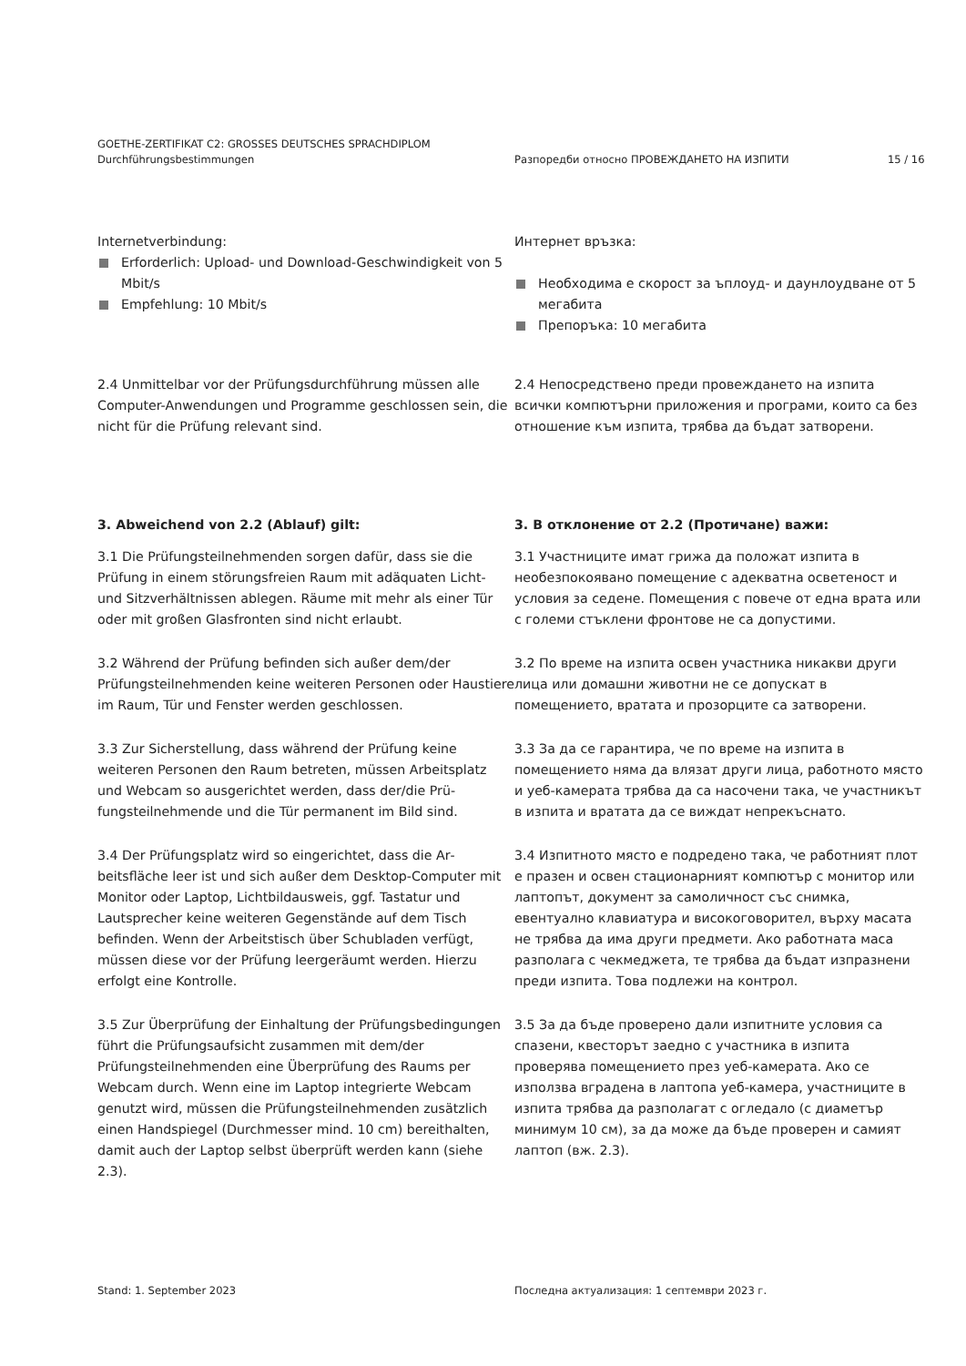GOETHE-ZERTIFIKAT C2: GROSSES DEUTSCHES SPRACHDIPLOM
Durchführungsbestimmungen
Разпоредби относно ПРОВЕЖДАНЕТО НА ИЗПИТИ 15 / 16
Internetverbindung:
Erforderlich: Upload- und Download-Geschwindigkeit von 5 Mbit/s
Empfehlung: 10 Mbit/s
Интернет връзка:
Необходима е скорост за ъплоуд- и даунлоудване от 5 мегабита
Препоръка: 10 мегабита
2.4 Unmittelbar vor der Prüfungsdurchführung müssen alle Computer-Anwendungen und Programme geschlossen sein, die nicht für die Prüfung relevant sind.
2.4 Непосредствено преди провеждането на изпита всички компютърни приложения и програми, които са без отношение към изпита, трябва да бъдат затворени.
3. Abweichend von 2.2 (Ablauf) gilt: 3. В отклонение от 2.2 (Протичане) важи:
3.1 Die Prüfungsteilnehmenden sorgen dafür, dass sie die Prüfung in einem störungsfreien Raum mit adäquaten Licht- und Sitzverhältnissen ablegen. Räume mit mehr als einer Tür oder mit großen Glasfronten sind nicht erlaubt.
3.1 Участниците имат грижа да положат изпита в необезпокоявано помещение с адекватна осветеност и условия за седене. Помещения с повече от една врата или с големи стъклени фронтове не са допустими.
3.2 Während der Prüfung befinden sich außer dem/der Prüfungsteilnehmenden keine weiteren Personen oder Haustiere im Raum, Tür und Fenster werden geschlossen.
3.2 По време на изпита освен участника никакви други лица или домашни животни не се допускат в помещението, вратата и прозорците са затворени.
3.3 Zur Sicherstellung, dass während der Prüfung keine weiteren Personen den Raum betreten, müssen Arbeitsplatz und Webcam so ausgerichtet werden, dass der/die Prü­fungsteilnehmende und die Tür permanent im Bild sind.
3.3 За да се гарантира, че по време на изпита в помещението няма да влязат други лица, работното място и уеб-камерата трябва да са насочени така, че участникът в изпита и вратата да се виждат непрекъснато.
3.4 Der Prüfungsplatz wird so eingerichtet, dass die Ar­beitsfläche leer ist und sich außer dem Desktop-Computer mit Monitor oder Laptop, Lichtbildausweis, ggf. Tastatur und Lautsprecher keine weiteren Gegenstände auf dem Tisch befinden. Wenn der Arbeitstisch über Schubladen verfügt, müssen diese vor der Prüfung leergeräumt werden. Hierzu erfolgt eine Kontrolle.
3.4 Изпитното място е подредено така, че работният плот е празен и освен стационарният компютър с монитор или лаптопът, документ за самоличност със снимка, евентуално клавиатура и високоговорител, върху масата не трябва да има други предмети. Ако работната маса разполага с чекмеджета, те трябва да бъдат изпразнени преди изпита. Това подлежи на контрол.
3.5 Zur Überprüfung der Einhaltung der Prüfungsbedingun­gen führt die Prüfungsaufsicht zusammen mit dem/der Prüfungsteilnehmenden eine Überprüfung des Raums per Webcam durch. Wenn eine im Laptop integrierte Webcam genutzt wird, müssen die Prüfungsteilnehmenden zusätzlich einen Handspiegel (Durchmesser mind. 10 cm) bereithalten, damit auch der Laptop selbst überprüft werden kann (siehe 2.3).
3.5 За да бъде проверено дали изпитните условия са спазени, квесторът заедно с участника в изпита проверява помещението през уеб-камерата. Ако се използва вградена в лаптопа уеб-камера, участниците в изпита трябва да разполагат с огледало (с диаметър минимум 10 см), за да може да бъде проверен и самият лаптоп (вж. 2.3).
Stand: 1. September 2023 Последна актуализация: 1 септември 2023 г.